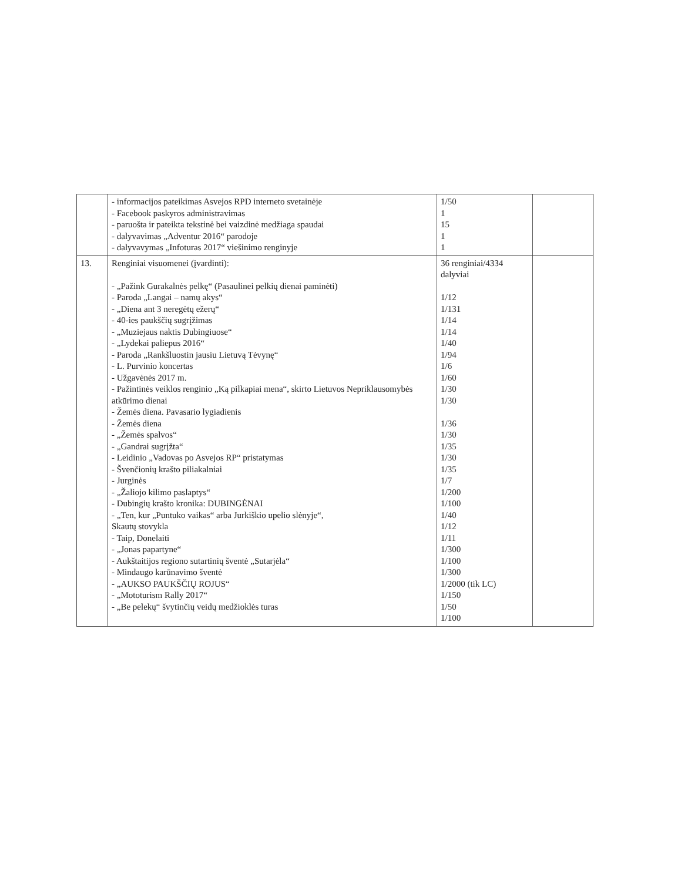| | - informacijos pateikimas Asvejos RPD interneto svetainėje - Facebook paskyros administravimas - paruošta ir pateikta tekstinė bei vaizdinė medžiaga spaudai - dalyvavimas „Adventur 2016“ parodoje - dalyvavymas „Infoturas 2017“ viešinimo renginyje | 1/50 1 15 1 1 | |
| 13. | Renginiai visuomenei (įvardinti): - „Pažink Gurakalnės pelkę“ (Pasaulinei pelkių dienai paminėti) - Paroda „Langai – namų akys“ - „Diena ant 3 neregėtų ežerų“ - 40-ies paukščių sugrįžimas - „Muziejaus naktis Dubingiuose“ - „Lydekai paliepus 2016“ - Paroda „Rankšluostin jausiu Lietuvą Tėvynę“ - L. Purvinio koncertas - Užgavėnės 2017 m. - Pažintinės veiklos renginio „Ką pilkapiai mena“, skirto Lietuvos Nepriklausomybės atkūrimo dienai - Žemės diena. Pavasario lygiadienis - Žemės diena - „Žemės spalvos“ - „Gandrai sugrįžta“ - Leidinio „Vadovas po Asvejos RP“ pristatymas - Švenčionių krašto piliakalniai - Jurginės - „Žaliojo kilimo paslaptys“ - Dubingių krašto kronika: DUBINGĖNAI - „Ten, kur „Puntuko vaikas“ arba Jurkiškio upelio slėnyje“, Skautų stovykla - Taip, Donelaiti - „Jonas papartyne“ - Aukštaitijos regiono sutartinių šventė „Sutarjėla“ - Mindaugo karūnavimo šventė - „AUKSO PAUKŠČIŲ ROJUS“ - „Mototurism Rally 2017“ - „Be pelekų“ švytinčių veidų medžioklės turas | 36 renginiai/4334 dalyviai 1/12 1/131 1/14 1/14 1/40 1/94 1/6 1/60 1/30 1/30 1/36 1/30 1/35 1/30 1/35 1/7 1/200 1/100 1/40 1/12 1/11 1/300 1/100 1/300 1/2000 (tik LC) 1/150 1/50 1/100 | |